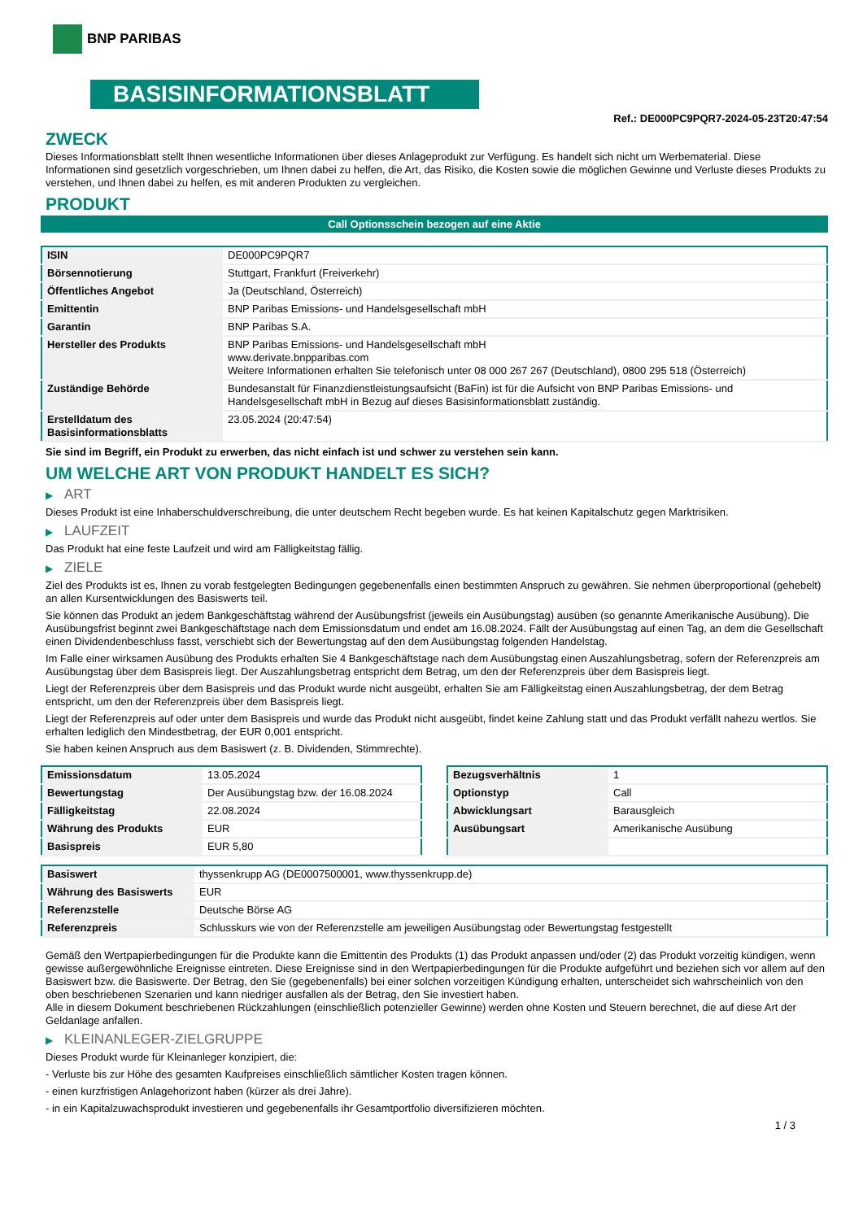BNP PARIBAS
BASISINFORMATIONSBLATT
Ref.: DE000PC9PQR7-2024-05-23T20:47:54
ZWECK
Dieses Informationsblatt stellt Ihnen wesentliche Informationen über dieses Anlageprodukt zur Verfügung. Es handelt sich nicht um Werbematerial. Diese Informationen sind gesetzlich vorgeschrieben, um Ihnen dabei zu helfen, die Art, das Risiko, die Kosten sowie die möglichen Gewinne und Verluste dieses Produkts zu verstehen, und Ihnen dabei zu helfen, es mit anderen Produkten zu vergleichen.
PRODUKT
Call Optionsschein bezogen auf eine Aktie
| ISIN | DE000PC9PQR7 |
| Börsennotierung | Stuttgart, Frankfurt (Freiverkehr) |
| Öffentliches Angebot | Ja (Deutschland, Österreich) |
| Emittentin | BNP Paribas Emissions- und Handelsgesellschaft mbH |
| Garantin | BNP Paribas S.A. |
| Hersteller des Produkts | BNP Paribas Emissions- und Handelsgesellschaft mbH www.derivate.bnpparibas.com Weitere Informationen erhalten Sie telefonisch unter 08 000 267 267 (Deutschland), 0800 295 518 (Österreich) |
| Zuständige Behörde | Bundesanstalt für Finanzdienstleistungsaufsicht (BaFin) ist für die Aufsicht von BNP Paribas Emissions- und Handelsgesellschaft mbH in Bezug auf dieses Basisinformationsblatt zuständig. |
| Erstelldatum des Basisinformationsblatts | 23.05.2024 (20:47:54) |
Sie sind im Begriff, ein Produkt zu erwerben, das nicht einfach ist und schwer zu verstehen sein kann.
UM WELCHE ART VON PRODUKT HANDELT ES SICH?
▶ ART
Dieses Produkt ist eine Inhaberschuldverschreibung, die unter deutschem Recht begeben wurde. Es hat keinen Kapitalschutz gegen Marktrisiken.
▶ LAUFZEIT
Das Produkt hat eine feste Laufzeit und wird am Fälligkeitstag fällig.
▶ ZIELE
Ziel des Produkts ist es, Ihnen zu vorab festgelegten Bedingungen gegebenenfalls einen bestimmten Anspruch zu gewähren. Sie nehmen überproportional (gehebelt) an allen Kursentwicklungen des Basiswerts teil.
Sie können das Produkt an jedem Bankgeschäftstag während der Ausübungsfrist (jeweils ein Ausübungstag) ausüben (so genannte Amerikanische Ausübung). Die Ausübungsfrist beginnt zwei Bankgeschäftstage nach dem Emissionsdatum und endet am 16.08.2024. Fällt der Ausübungstag auf einen Tag, an dem die Gesellschaft einen Dividendenbeschluss fasst, verschiebt sich der Bewertungstag auf den dem Ausübungstag folgenden Handelstag.
Im Falle einer wirksamen Ausübung des Produkts erhalten Sie 4 Bankgeschäftstage nach dem Ausübungstag einen Auszahlungsbetrag, sofern der Referenzpreis am Ausübungstag über dem Basispreis liegt. Der Auszahlungsbetrag entspricht dem Betrag, um den der Referenzpreis über dem Basispreis liegt.
Liegt der Referenzpreis über dem Basispreis und das Produkt wurde nicht ausgeübt, erhalten Sie am Fälligkeitstag einen Auszahlungsbetrag, der dem Betrag entspricht, um den der Referenzpreis über dem Basispreis liegt.
Liegt der Referenzpreis auf oder unter dem Basispreis und wurde das Produkt nicht ausgeübt, findet keine Zahlung statt und das Produkt verfällt nahezu wertlos. Sie erhalten lediglich den Mindestbetrag, der EUR 0,001 entspricht.
Sie haben keinen Anspruch aus dem Basiswert (z. B. Dividenden, Stimmrechte).
| Emissionsdatum | 13.05.2024 |
| Bewertungstag | Der Ausübungstag bzw. der 16.08.2024 |
| Fälligkeitstag | 22.08.2024 |
| Währung des Produkts | EUR |
| Basispreis | EUR 5,80 |
| Bezugsverhältnis | 1 |
| Optionstyp | Call |
| Abwicklungsart | Barausgleich |
| Ausübungsart | Amerikanische Ausübung |
| Basiswert | thyssenkrupp AG (DE0007500001, www.thyssenkrupp.de) |
| Währung des Basiswerts | EUR |
| Referenzstelle | Deutsche Börse AG |
| Referenzpreis | Schlusskurs wie von der Referenzstelle am jeweiligen Ausübungstag oder Bewertungstag festgestellt |
Gemäß den Wertpapierbedingungen für die Produkte kann die Emittentin des Produkts (1) das Produkt anpassen und/oder (2) das Produkt vorzeitig kündigen, wenn gewisse außergewöhnliche Ereignisse eintreten. Diese Ereignisse sind in den Wertpapierbedingungen für die Produkte aufgeführt und beziehen sich vor allem auf den Basiswert bzw. die Basiswerte. Der Betrag, den Sie (gegebenenfalls) bei einer solchen vorzeitigen Kündigung erhalten, unterscheidet sich wahrscheinlich von den oben beschriebenen Szenarien und kann niedriger ausfallen als der Betrag, den Sie investiert haben.
Alle in diesem Dokument beschriebenen Rückzahlungen (einschließlich potenzieller Gewinne) werden ohne Kosten und Steuern berechnet, die auf diese Art der Geldanlage anfallen.
▶ KLEINANLEGER-ZIELGRUPPE
Dieses Produkt wurde für Kleinanleger konzipiert, die:
- Verluste bis zur Höhe des gesamten Kaufpreises einschließlich sämtlicher Kosten tragen können.
- einen kurzfristigen Anlagehorizont haben (kürzer als drei Jahre).
- in ein Kapitalzuwachsprodukt investieren und gegebenenfalls ihr Gesamtportfolio diversifizieren möchten.
1 / 3